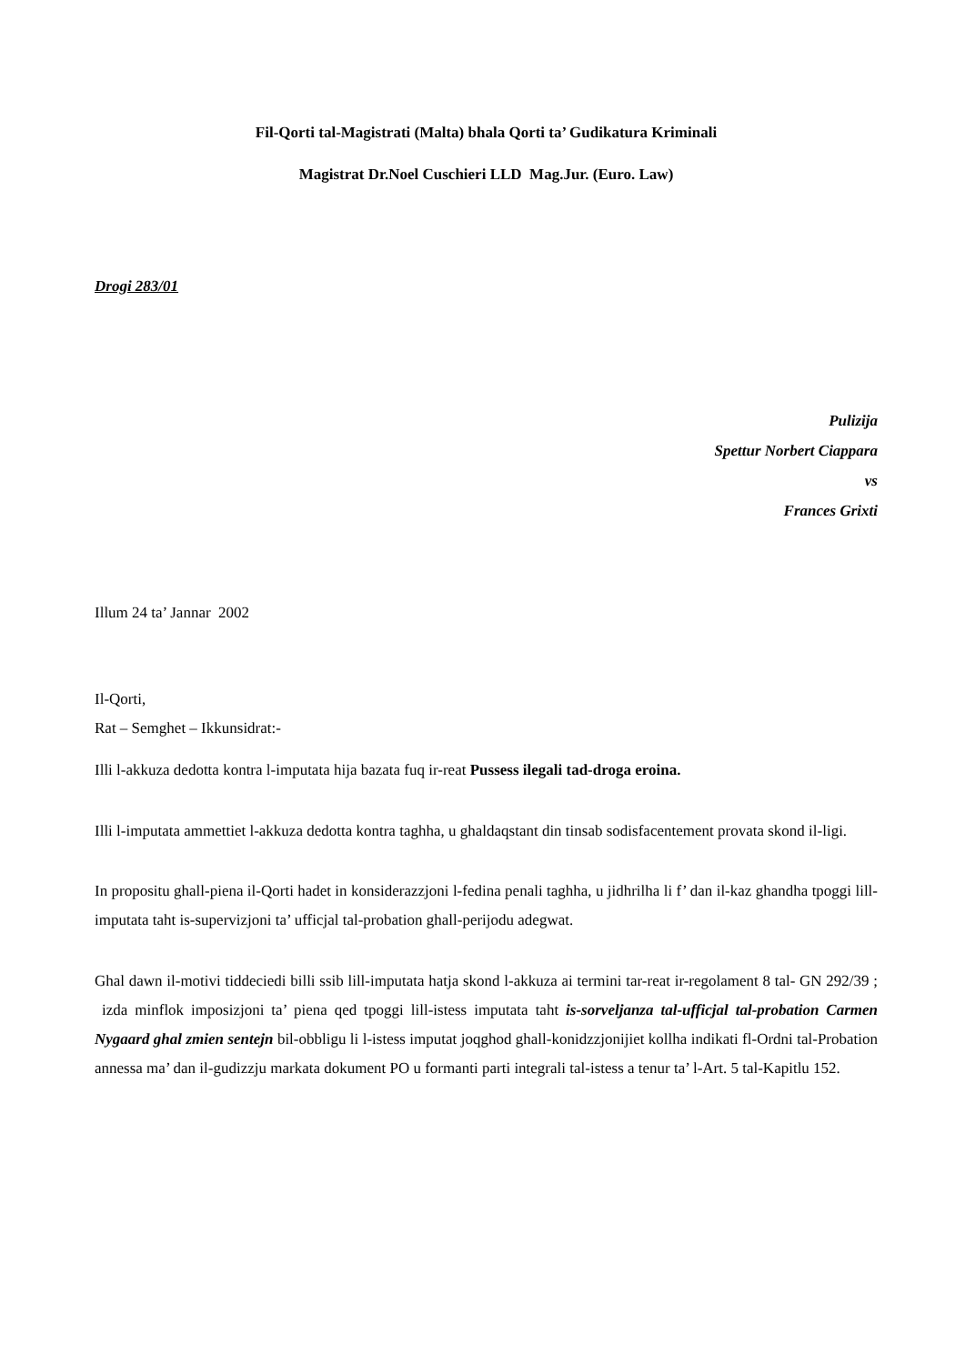Fil-Qorti tal-Magistrati (Malta) bhala Qorti ta’ Gudikatura Kriminali
Magistrat Dr.Noel Cuschieri LLD Mag.Jur. (Euro. Law)
Drogi 283/01
Pulizija
Spettur Norbert Ciappara
vs
Frances Grixti
Illum 24 ta’ Jannar 2002
Il-Qorti,
Rat – Semghet – Ikkunsidrat:-
Illi l-akkuza dedotta kontra l-imputata hija bazata fuq ir-reat Pussess ilegali tad-droga eroina.
Illi l-imputata ammettiet l-akkuza dedotta kontra taghha, u ghaldaqstant din tinsab sodisfacentement provata skond il-ligi.
In propositu ghall-piena il-Qorti hadet in konsiderazzjoni l-fedina penali taghha, u jidhrilha li f’ dan il-kaz ghandha tpoggi lill-imputata taht is-supervizjoni ta’ ufficjal tal-probation ghall-perijodu adegwat.
Ghal dawn il-motivi tiddeciedi billi ssib lill-imputata hatja skond l-akkuza ai termini tar-reat ir-regolament 8 tal- GN 292/39 ; izda minflok imposizjoni ta’ piena qed tpoggi lill-istess imputata taht is-sorveljanza tal-ufficjal tal-probation Carmen Nygaard ghal zmien sentejn bil-obbligu li l-istess imputat joqghod ghall-konidzzjonijiet kollha indikati fl-Ordni tal-Probation annessa ma’ dan il-gudizzju markata dokument PO u formanti parti integrali tal-istess a tenur ta’ l-Art. 5 tal-Kapitlu 152.